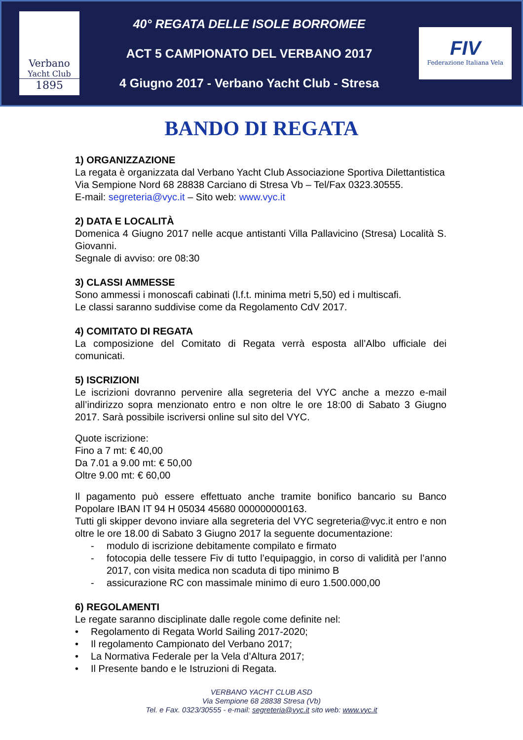Verbano
Yacht Club
1895
40° REGATA DELLE ISOLE BORROMEE
ACT 5 CAMPIONATO DEL VERBANO 2017
4 Giugno 2017 - Verbano Yacht Club - Stresa
FIV
Federazione Italiana Vela
BANDO DI REGATA
1) ORGANIZZAZIONE
La regata è organizzata dal Verbano Yacht Club Associazione Sportiva Dilettantistica
Via Sempione Nord 68 28838 Carciano di Stresa Vb – Tel/Fax 0323.30555.
E-mail: segreteria@vyc.it – Sito web: www.vyc.it
2) DATA E LOCALITÀ
Domenica 4 Giugno 2017 nelle acque antistanti Villa Pallavicino (Stresa) Località S. Giovanni.
Segnale di avviso: ore 08:30
3) CLASSI AMMESSE
Sono ammessi i monoscafi cabinati (l.f.t. minima metri 5,50) ed i multiscafi.
Le classi saranno suddivise come da Regolamento CdV 2017.
4) COMITATO DI REGATA
La composizione del Comitato di Regata verrà esposta all’Albo ufficiale dei comunicati.
5) ISCRIZIONI
Le iscrizioni dovranno pervenire alla segreteria del VYC anche a mezzo e-mail all’indirizzo sopra menzionato entro e non oltre le ore 18:00 di Sabato 3 Giugno 2017. Sarà possibile iscriversi online sul sito del VYC.
Quote iscrizione:
Fino a 7 mt: € 40,00
Da 7.01 a 9.00 mt: € 50,00
Oltre 9.00 mt: € 60,00
Il pagamento può essere effettuato anche tramite bonifico bancario su Banco Popolare IBAN IT 94 H 05034 45680 000000000163.
Tutti gli skipper devono inviare alla segreteria del VYC segreteria@vyc.it entro e non oltre le ore 18.00 di Sabato 3 Giugno 2017 la seguente documentazione:
- modulo di iscrizione debitamente compilato e firmato
- fotocopia delle tessere Fiv di tutto l’equipaggio, in corso di validità per l’anno 2017, con visita medica non scaduta di tipo minimo B
- assicurazione RC con massimale minimo di euro 1.500.000,00
6) REGOLAMENTI
Le regate saranno disciplinate dalle regole come definite nel:
• Regolamento di Regata World Sailing 2017-2020;
• Il regolamento Campionato del Verbano 2017;
• La Normativa Federale per la Vela d’Altura 2017;
• Il Presente bando e le Istruzioni di Regata.
VERBANO YACHT CLUB ASD
Via Sempione 68 28838 Stresa (Vb)
Tel. e Fax. 0323/30555 - e-mail: segreteria@vyc.it sito web: www.vyc.it